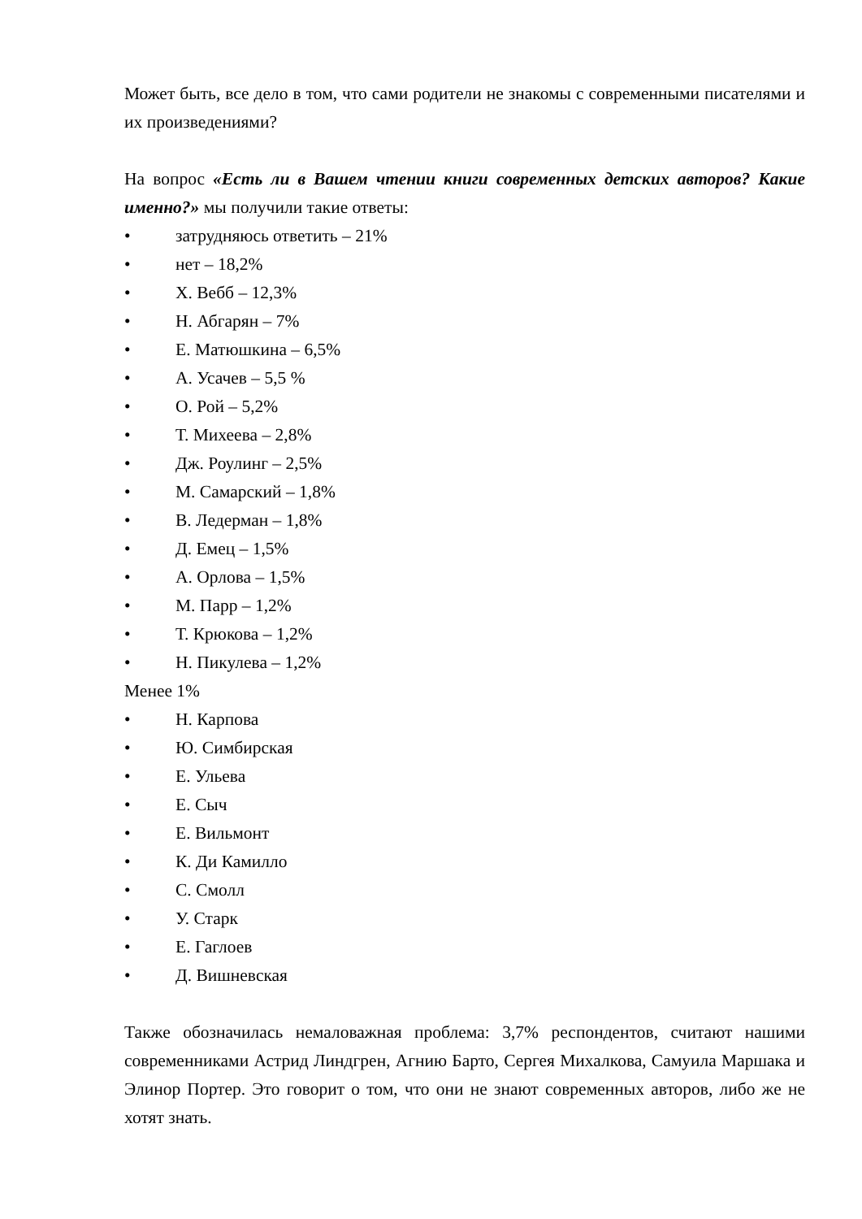Может быть, все дело в том, что сами родители не знакомы с современными писателями и их произведениями?
На вопрос «Есть ли в Вашем чтении книги современных детских авторов? Какие именно?» мы получили такие ответы:
• затрудняюсь ответить – 21%
• нет – 18,2%
• Х. Вебб – 12,3%
• Н. Абгарян – 7%
• Е. Матюшкина – 6,5%
• А. Усачев – 5,5 %
• О. Рой – 5,2%
• Т. Михеева – 2,8%
• Дж. Роулинг – 2,5%
• М. Самарский – 1,8%
• В. Ледерман – 1,8%
• Д. Емец – 1,5%
• А. Орлова – 1,5%
• М. Парр – 1,2%
• Т. Крюкова – 1,2%
• Н. Пикулева – 1,2%
Менее 1%
• Н. Карпова
• Ю. Симбирская
• Е. Ульева
• Е. Сыч
• Е. Вильмонт
• К. Ди Камилло
• С. Смолл
• У. Старк
• Е. Гаглоев
• Д. Вишневская
Также обозначилась немаловажная проблема: 3,7% респондентов, считают нашими современниками Астрид Линдгрен, Агнию Барто, Сергея Михалкова, Самуила Маршака и Элинор Портер. Это говорит о том, что они не знают современных авторов, либо же не хотят знать.